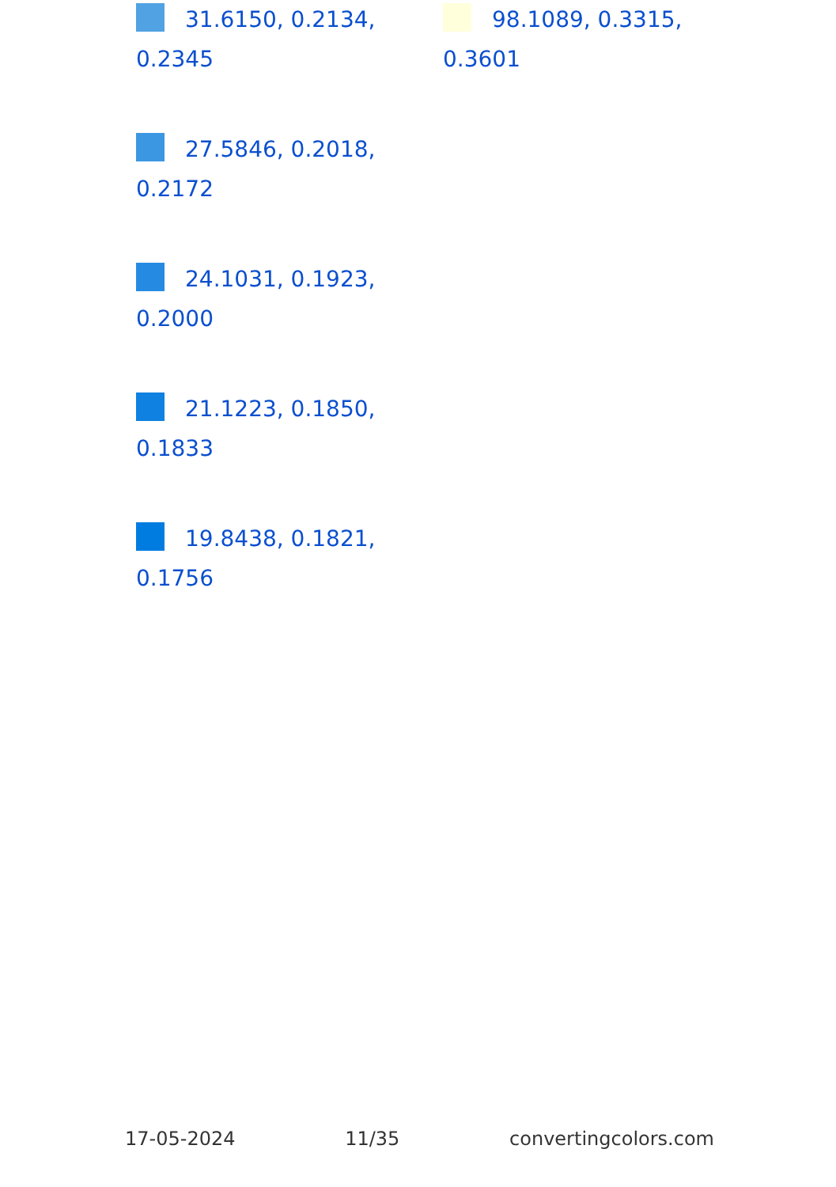31.6150, 0.2134, 0.2345
27.5846, 0.2018, 0.2172
24.1031, 0.1923, 0.2000
21.1223, 0.1850, 0.1833
19.8438, 0.1821, 0.1756
98.1089, 0.3315, 0.3601
17-05-2024 11/35 convertingcolors.com